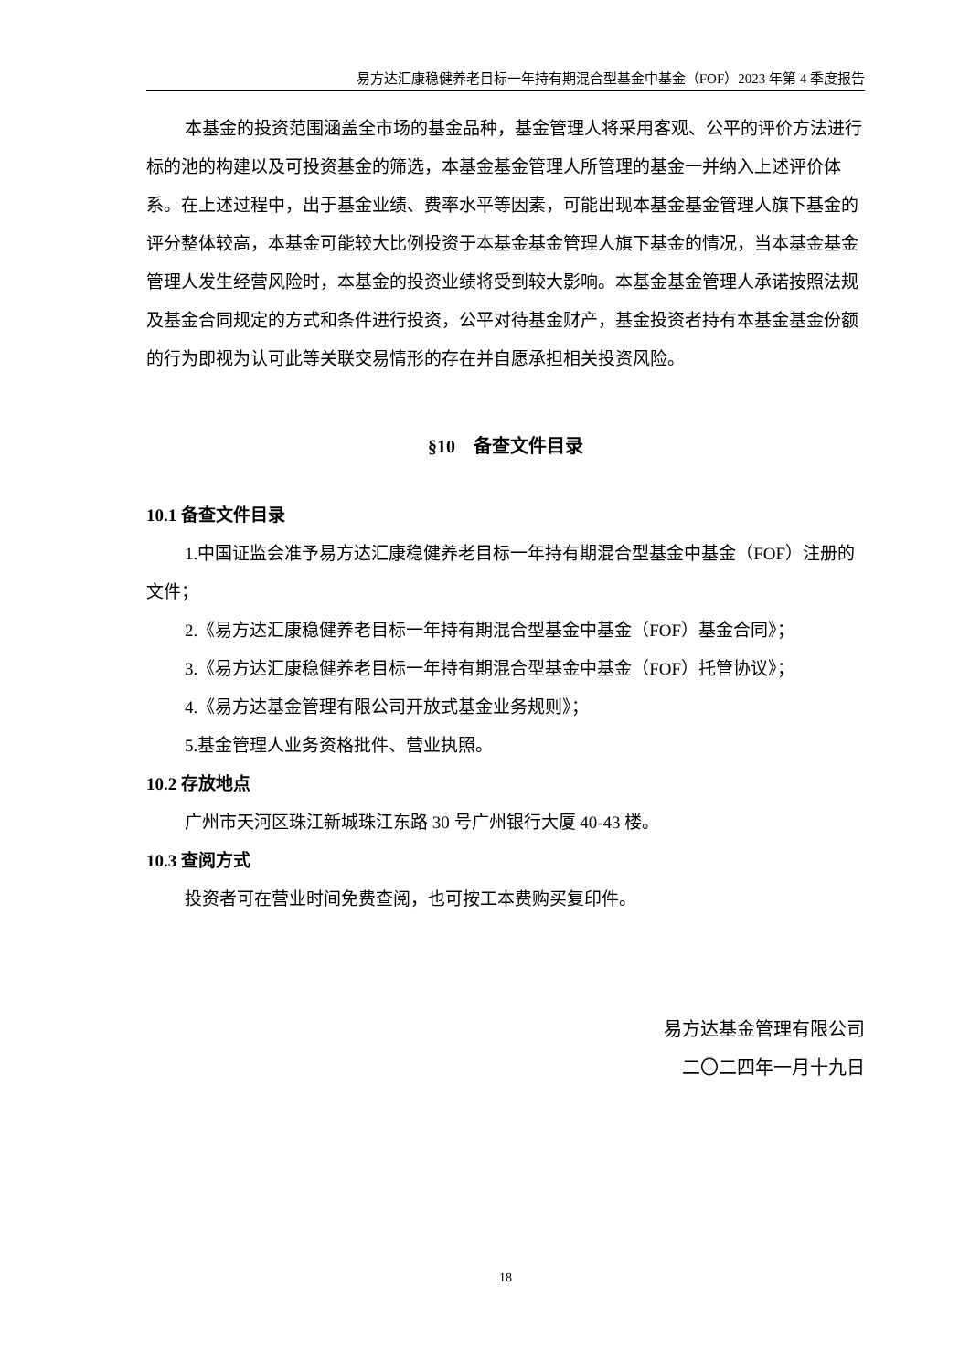易方达汇康稳健养老目标一年持有期混合型基金中基金（FOF）2023 年第 4 季度报告
本基金的投资范围涵盖全市场的基金品种，基金管理人将采用客观、公平的评价方法进行标的池的构建以及可投资基金的筛选，本基金基金管理人所管理的基金一并纳入上述评价体系。在上述过程中，出于基金业绩、费率水平等因素，可能出现本基金基金管理人旗下基金的评分整体较高，本基金可能较大比例投资于本基金基金管理人旗下基金的情况，当本基金基金管理人发生经营风险时，本基金的投资业绩将受到较大影响。本基金基金管理人承诺按照法规及基金合同规定的方式和条件进行投资，公平对待基金财产，基金投资者持有本基金基金份额的行为即视为认可此等关联交易情形的存在并自愿承担相关投资风险。
§10　备查文件目录
10.1 备查文件目录
1.中国证监会准予易方达汇康稳健养老目标一年持有期混合型基金中基金（FOF）注册的文件；
2.《易方达汇康稳健养老目标一年持有期混合型基金中基金（FOF）基金合同》；
3.《易方达汇康稳健养老目标一年持有期混合型基金中基金（FOF）托管协议》；
4.《易方达基金管理有限公司开放式基金业务规则》；
5.基金管理人业务资格批件、营业执照。
10.2 存放地点
广州市天河区珠江新城珠江东路 30 号广州银行大厦 40-43 楼。
10.3 查阅方式
投资者可在营业时间免费查阅，也可按工本费购买复印件。
易方达基金管理有限公司
二〇二四年一月十九日
18